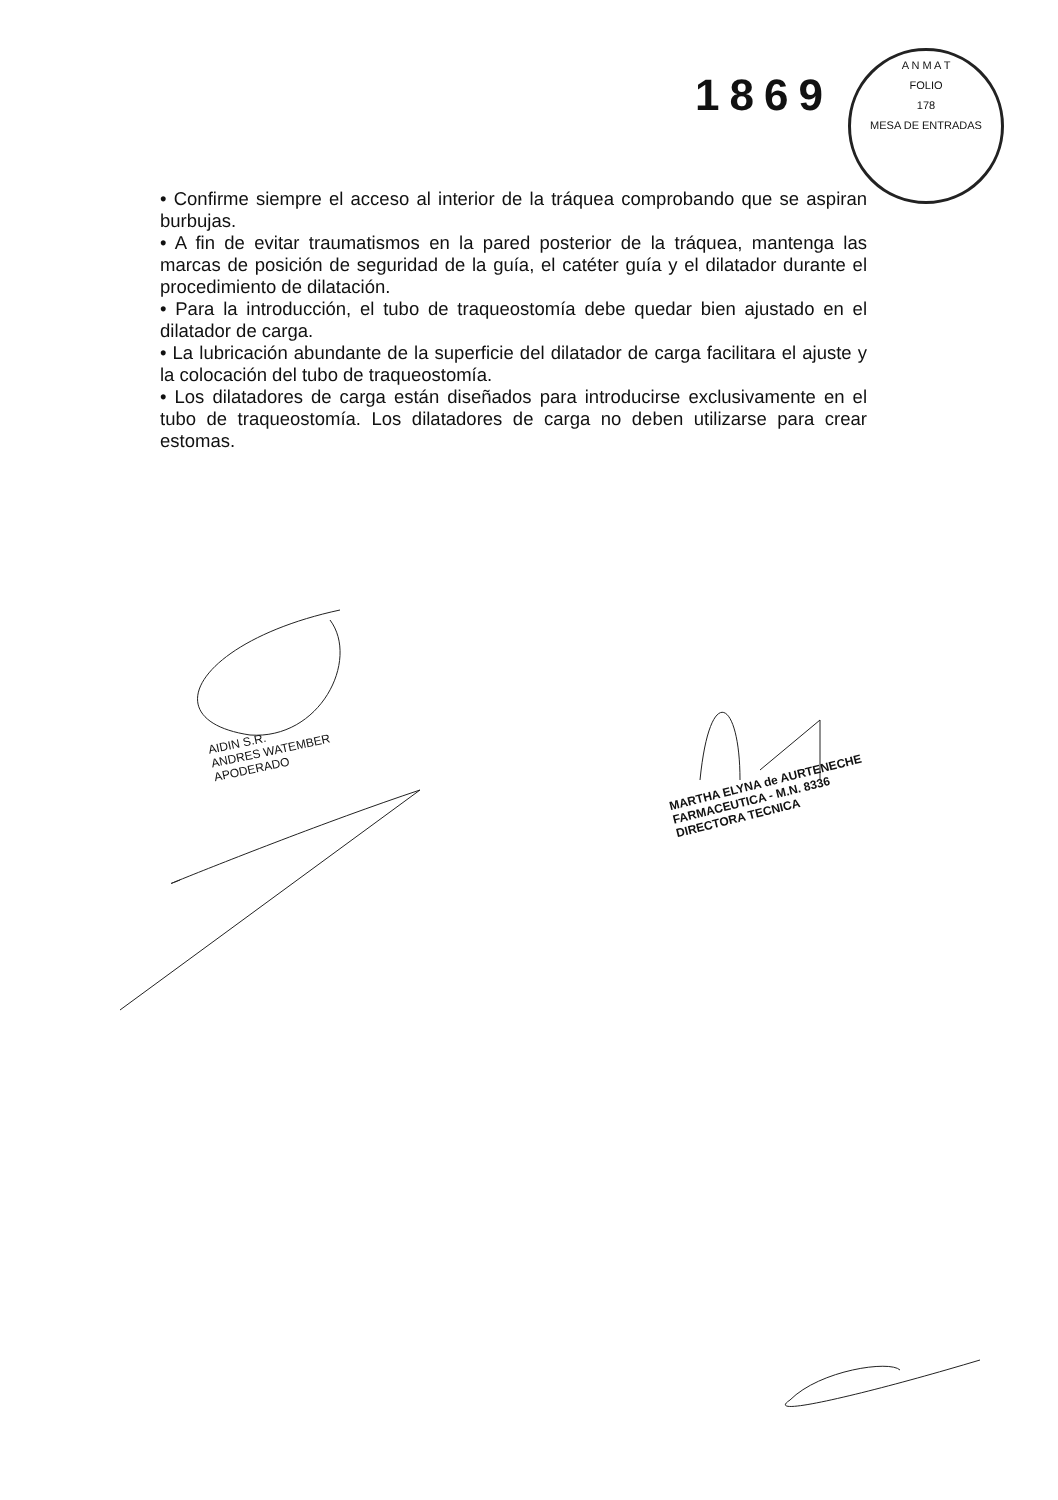1869
A N M A T
FOLIO
178
MESA DE ENTRADAS
• Confirme siempre el acceso al interior de la tráquea comprobando que se aspiran burbujas.
• A fin de evitar traumatismos en la pared posterior de la tráquea, mantenga las marcas de posición de seguridad de la guía, el catéter guía y el dilatador durante el procedimiento de dilatación.
• Para la introducción, el tubo de traqueostomía debe quedar bien ajustado en el dilatador de carga.
• La lubricación abundante de la superficie del dilatador de carga facilitara el ajuste y la colocación del tubo de traqueostomía.
• Los dilatadores de carga están diseñados para introducirse exclusivamente en el tubo de traqueostomía. Los dilatadores de carga no deben utilizarse para crear estomas.
AIDIN S.R.
ANDRES WATEMBER
APODERADO
MARTHA ELYNA de AURTENECHE
FARMACEUTICA - M.N. 8336
DIRECTORA TECNICA